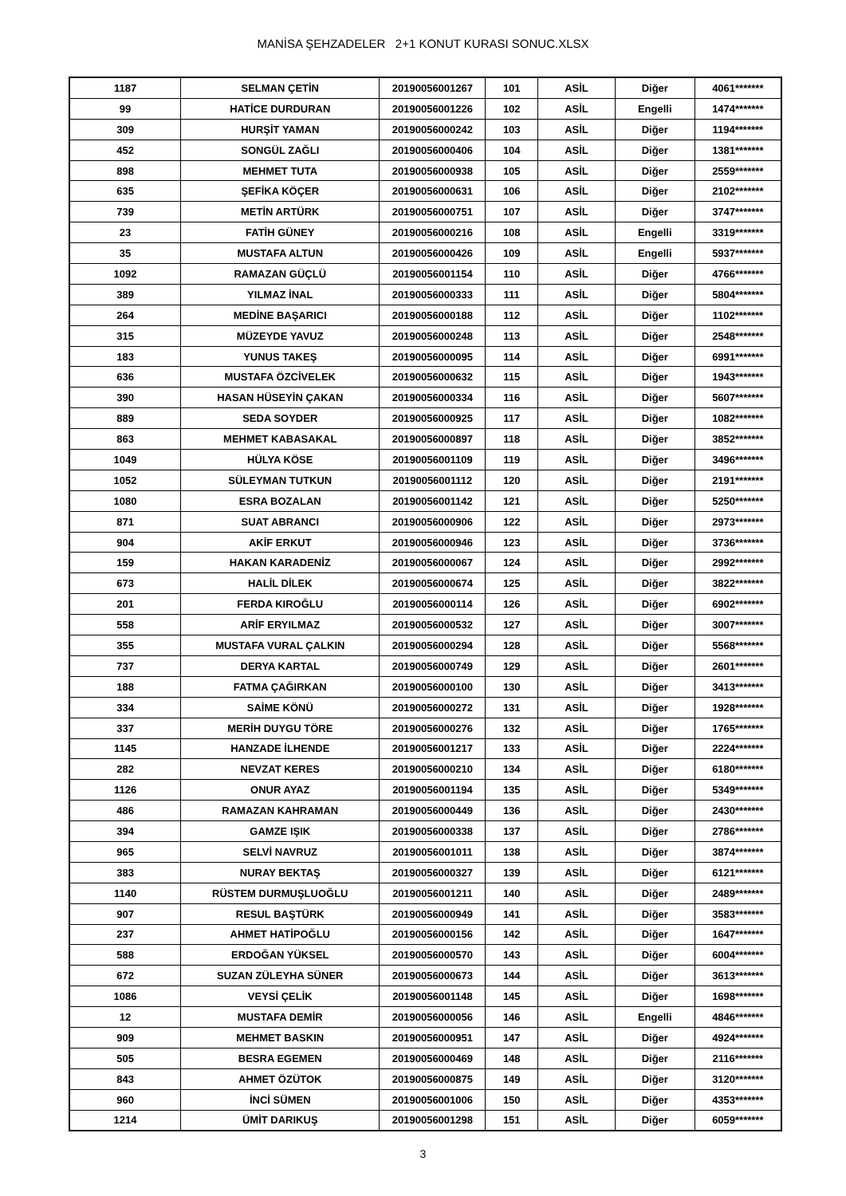MANİSA ŞEHZADELER 2+1 KONUT KURASI SONUC.XLSX
| 1187 | SELMAN ÇETİN | 20190056001267 | 101 | ASİL | Diğer | 4061******* |
| 99 | HATİCE DURDURAN | 20190056001226 | 102 | ASİL | Engelli | 1474******* |
| 309 | HURŞİT YAMAN | 20190056000242 | 103 | ASİL | Diğer | 1194******* |
| 452 | SONGÜL ZAĞLI | 20190056000406 | 104 | ASİL | Diğer | 1381******* |
| 898 | MEHMET TUTA | 20190056000938 | 105 | ASİL | Diğer | 2559******* |
| 635 | ŞEFİKA KÖÇER | 20190056000631 | 106 | ASİL | Diğer | 2102******* |
| 739 | METİN ARTÜRK | 20190056000751 | 107 | ASİL | Diğer | 3747******* |
| 23 | FATİH GÜNEY | 20190056000216 | 108 | ASİL | Engelli | 3319******* |
| 35 | MUSTAFA ALTUN | 20190056000426 | 109 | ASİL | Engelli | 5937******* |
| 1092 | RAMAZAN GÜÇLÜ | 20190056001154 | 110 | ASİL | Diğer | 4766******* |
| 389 | YILMAZ İNAL | 20190056000333 | 111 | ASİL | Diğer | 5804******* |
| 264 | MEDİNE BAŞARICI | 20190056000188 | 112 | ASİL | Diğer | 1102******* |
| 315 | MÜZEYDE YAVUZ | 20190056000248 | 113 | ASİL | Diğer | 2548******* |
| 183 | YUNUS TAKEŞ | 20190056000095 | 114 | ASİL | Diğer | 6991******* |
| 636 | MUSTAFA ÖZCİVELEK | 20190056000632 | 115 | ASİL | Diğer | 1943******* |
| 390 | HASAN HÜSEYİN ÇAKAN | 20190056000334 | 116 | ASİL | Diğer | 5607******* |
| 889 | SEDA SOYDER | 20190056000925 | 117 | ASİL | Diğer | 1082******* |
| 863 | MEHMET KABASAKAL | 20190056000897 | 118 | ASİL | Diğer | 3852******* |
| 1049 | HÜLYA KÖSE | 20190056001109 | 119 | ASİL | Diğer | 3496******* |
| 1052 | SÜLEYMAN TUTKUN | 20190056001112 | 120 | ASİL | Diğer | 2191******* |
| 1080 | ESRA BOZALAN | 20190056001142 | 121 | ASİL | Diğer | 5250******* |
| 871 | SUAT ABRANCI | 20190056000906 | 122 | ASİL | Diğer | 2973******* |
| 904 | AKİF ERKUT | 20190056000946 | 123 | ASİL | Diğer | 3736******* |
| 159 | HAKAN KARADENİZ | 20190056000067 | 124 | ASİL | Diğer | 2992******* |
| 673 | HALİL DİLEK | 20190056000674 | 125 | ASİL | Diğer | 3822******* |
| 201 | FERDA KIROĞLU | 20190056000114 | 126 | ASİL | Diğer | 6902******* |
| 558 | ARİF ERYILMAZ | 20190056000532 | 127 | ASİL | Diğer | 3007******* |
| 355 | MUSTAFA VURAL ÇALKIN | 20190056000294 | 128 | ASİL | Diğer | 5568******* |
| 737 | DERYA KARTAL | 20190056000749 | 129 | ASİL | Diğer | 2601******* |
| 188 | FATMA ÇAĞIRKAN | 20190056000100 | 130 | ASİL | Diğer | 3413******* |
| 334 | SAİME KÖNÜ | 20190056000272 | 131 | ASİL | Diğer | 1928******* |
| 337 | MERİH DUYGU TÖRE | 20190056000276 | 132 | ASİL | Diğer | 1765******* |
| 1145 | HANZADE İLHENDE | 20190056001217 | 133 | ASİL | Diğer | 2224******* |
| 282 | NEVZAT KERES | 20190056000210 | 134 | ASİL | Diğer | 6180******* |
| 1126 | ONUR AYAZ | 20190056001194 | 135 | ASİL | Diğer | 5349******* |
| 486 | RAMAZAN KAHRAMAN | 20190056000449 | 136 | ASİL | Diğer | 2430******* |
| 394 | GAMZE IŞIK | 20190056000338 | 137 | ASİL | Diğer | 2786******* |
| 965 | SELVİ NAVRUZ | 20190056001011 | 138 | ASİL | Diğer | 3874******* |
| 383 | NURAY BEKTAŞ | 20190056000327 | 139 | ASİL | Diğer | 6121******* |
| 1140 | RÜSTEM DURMUŞLUOĞLU | 20190056001211 | 140 | ASİL | Diğer | 2489******* |
| 907 | RESUL BAŞTÜRK | 20190056000949 | 141 | ASİL | Diğer | 3583******* |
| 237 | AHMET HATİPOĞLU | 20190056000156 | 142 | ASİL | Diğer | 1647******* |
| 588 | ERDOĞAN YÜKSEL | 20190056000570 | 143 | ASİL | Diğer | 6004******* |
| 672 | SUZAN ZÜLEYHA SÜNER | 20190056000673 | 144 | ASİL | Diğer | 3613******* |
| 1086 | VEYSİ ÇELİK | 20190056001148 | 145 | ASİL | Diğer | 1698******* |
| 12 | MUSTAFA DEMİR | 20190056000056 | 146 | ASİL | Engelli | 4846******* |
| 909 | MEHMET BASKIN | 20190056000951 | 147 | ASİL | Diğer | 4924******* |
| 505 | BESRA EGEMEN | 20190056000469 | 148 | ASİL | Diğer | 2116******* |
| 843 | AHMET ÖZÜTOK | 20190056000875 | 149 | ASİL | Diğer | 3120******* |
| 960 | İNCİ SÜMEN | 20190056001006 | 150 | ASİL | Diğer | 4353******* |
| 1214 | ÜMİT DARIKUŞ | 20190056001298 | 151 | ASİL | Diğer | 6059******* |
3